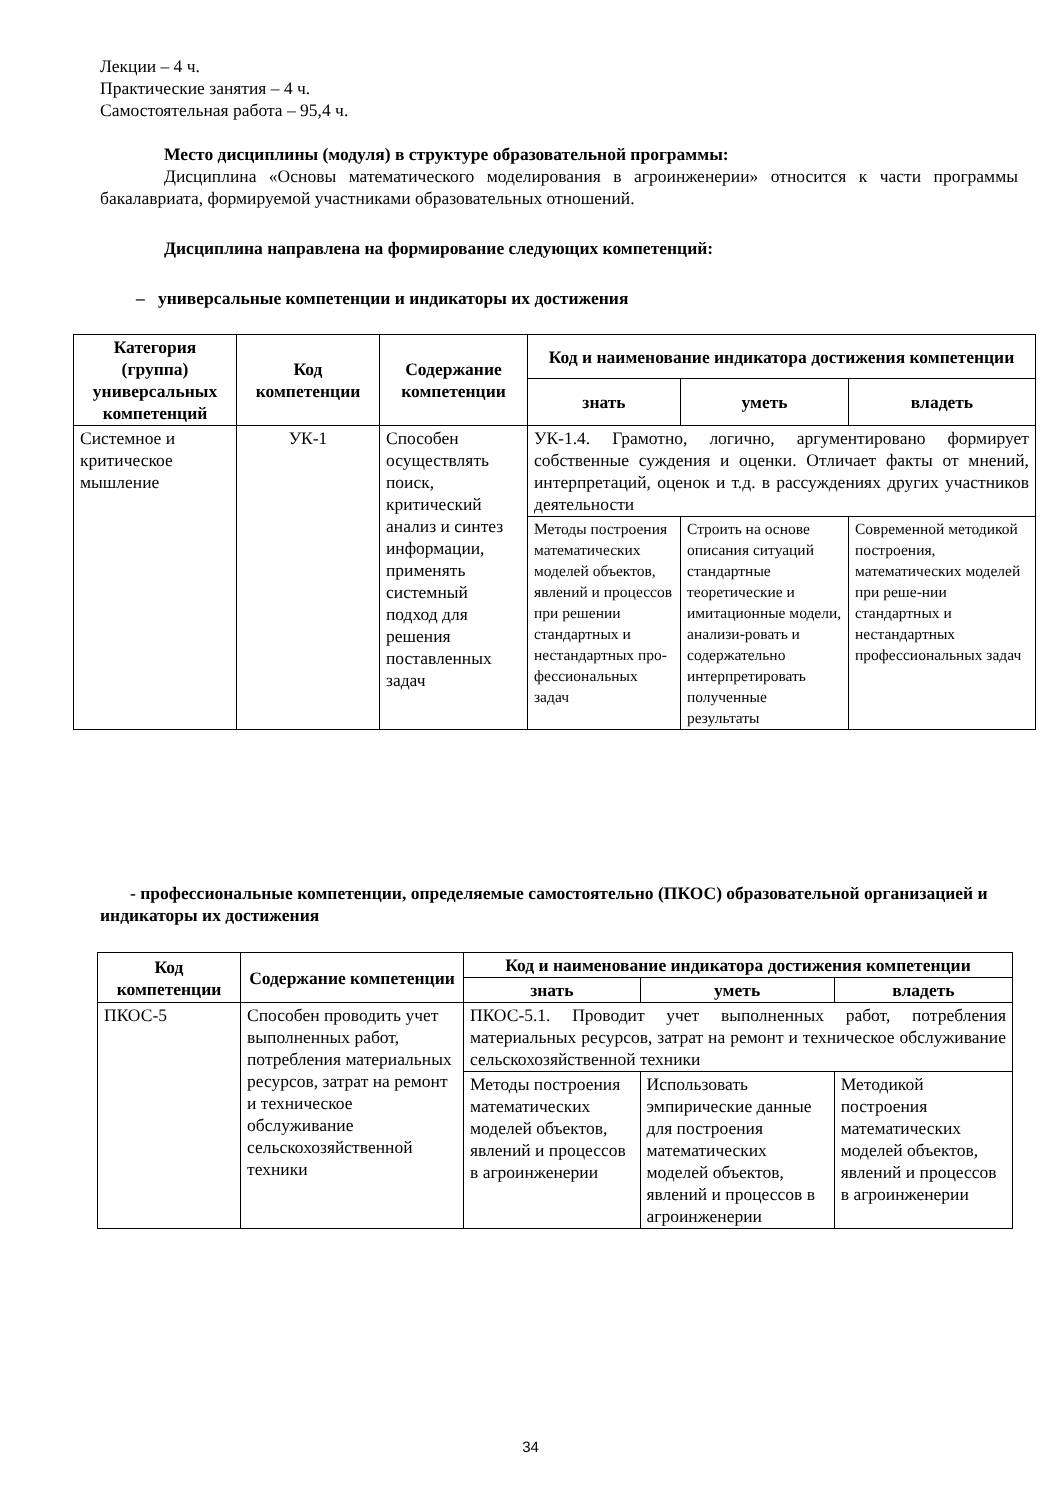Лекции – 4 ч.
Практические занятия – 4 ч.
Самостоятельная работа – 95,4 ч.
Место дисциплины (модуля) в структуре образовательной программы:
Дисциплина «Основы математического моделирования в агроинженерии» относится к части программы бакалавриата, формируемой участниками образовательных отношений.
Дисциплина направлена на формирование следующих компетенций:
– универсальные компетенции и индикаторы их достижения
| Категория (группа) универсальных компетенций | Код компетенции | Содержание компетенции | Код и наименование индикатора достижения компетенции | | |
| --- | --- | --- | --- | --- | --- |
| | | | знать | уметь | владеть |
| Системное и критическое мышление | УК-1 | Способен осуществлять поиск, критический анализ и синтез информации, применять системный подход для решения поставленных задач | УК-1.4. Грамотно, логично, аргументировано формирует собственные суждения и оценки. Отличает факты от мнений, интерпретаций, оценок и т.д. в рассуждениях других участников деятельности | | |
| | | | Методы построения математических моделей объектов, явлений и процессов при решении стандартных и нестандартных про-фессиональных задач | Строить на основе описания ситуаций стандартные теоретические и имитационные модели, анализи-ровать и содержательно интерпретировать полученные результаты | Современной методикой построения, математических моделей при реше-нии стандартных и нестандартных профессиональных задач |
- профессиональные компетенции, определяемые самостоятельно (ПКОС) образовательной организацией и индикаторы их достижения
| Код компетенции | Содержание компетенции | Код и наименование индикатора достижения компетенции | | |
| --- | --- | --- | --- | --- |
| | | знать | уметь | владеть |
| ПКОС-5 | Способен проводить учет выполненных работ, потребления материальных ресурсов, затрат на ремонт и техническое обслуживание сельскохозяйственной техники | ПКОС-5.1. Проводит учет выполненных работ, потребления материальных ресурсов, затрат на ремонт и техническое обслуживание сельскохозяйственной техники | | |
| | | Методы построения математических моделей объектов, явлений и процессов в агроинженерии | Использовать эмпирические данные для построения математических моделей объектов, явлений и процессов в агроинженерии | Методикой построения математических моделей объектов, явлений и процессов в агроинженерии |
34